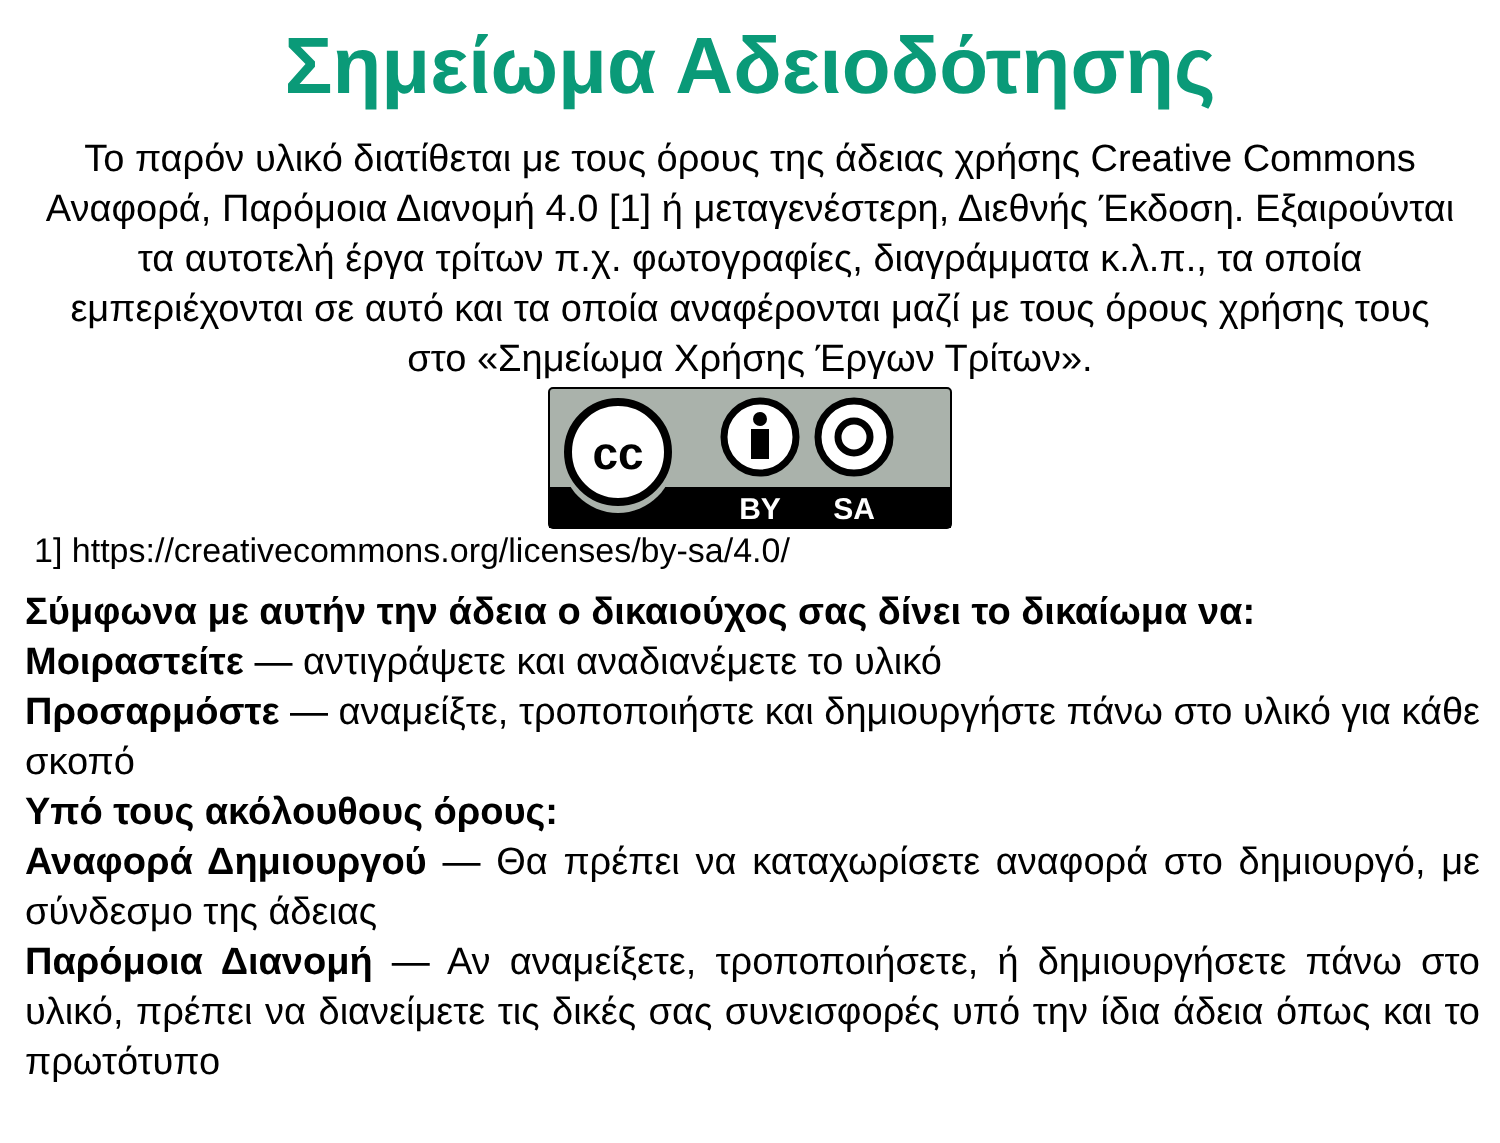Σημείωμα Αδειοδότησης
Το παρόν υλικό διατίθεται με τους όρους της άδειας χρήσης Creative Commons Αναφορά, Παρόμοια Διανομή 4.0 [1] ή μεταγενέστερη, Διεθνής Έκδοση. Εξαιρούνται τα αυτοτελή έργα τρίτων π.χ. φωτογραφίες, διαγράμματα κ.λ.π., τα οποία εμπεριέχονται σε αυτό και τα οποία αναφέρονται μαζί με τους όρους χρήσης τους στο «Σημείωμα Χρήσης Έργων Τρίτων».
cc
BY
SA
1] https://creativecommons.org/licenses/by-sa/4.0/
Σύμφωνα με αυτήν την άδεια ο δικαιούχος σας δίνει το δικαίωμα να:
Μοιραστείτε — αντιγράψετε και αναδιανέμετε το υλικό
Προσαρμόστε — αναμείξτε, τροποποιήστε και δημιουργήστε πάνω στο υλικό για κάθε σκοπό
Υπό τους ακόλουθους όρους:
Αναφορά Δημιουργού — Θα πρέπει να καταχωρίσετε αναφορά στο δημιουργό, με σύνδεσμο της άδειας
Παρόμοια Διανομή — Αν αναμείξετε, τροποποιήσετε, ή δημιουργήσετε πάνω στο υλικό, πρέπει να διανείμετε τις δικές σας συνεισφορές υπό την ίδια άδεια όπως και το πρωτότυπο